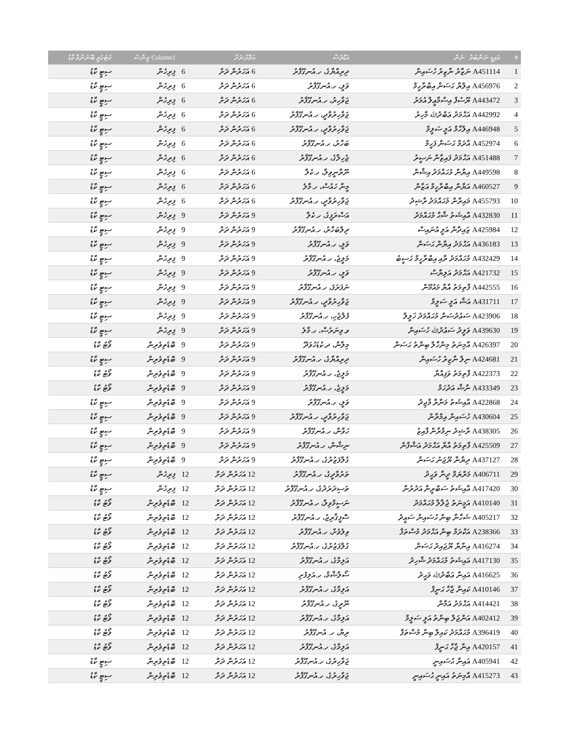| # | އައިޑީ ނަންބަރު ނަން | އެޑްރެސް | އަތޮޅު/ރަށް | | Column1 ޖިންސު | ކެޓަގަރީ ބޭނުންވާ ކާޑު |
| --- | --- | --- | --- | --- | --- | --- |
| 1 | A451114 ނަޒާރު ނާޒިރު ހުސައިން | ދިރިއްޔާގެ، ހ.އުނގޫފާރު | 6 އަހަރުން ދަށް | 6 | ފިރިހެން | ސިޓީ ކާޑު |
| 2 | A456976 އިލްޔާ ޙަސަން އިބްރާހީމް | ވަލީ، ހ.އުނގޫފާރު | 6 އަހަރުން ދަށް | 6 | ފިރިހެން | ސިޓީ ކާޑު |
| 3 | A443472 ޔޫސުފް އިސްމާޢީލް އުމަރު | ޖަވާހިރު، ހ.އުނގޫފާރު | 6 އަހަރުން ދަށް | 6 | ފިރިހެން | ސިޓީ ކާޑު |
| 4 | A442992 އަޙްމަދު ޢަބްދުﷲ މާހިރު | ޖަވާހިރުވާދީ، ހ.އުނގޫފާރު | 6 އަހަރުން ދަށް | 6 | ފިރިހެން | ސިޓީ ކާޑު |
| 5 | A446948 އިލްހާމް އަލީ ސަލީމް | ޖަވާހިރުވާދީ، ހ.އުނގޫފާރު | 6 އަހަރުން ދަށް | 6 | ފިރިހެން | ސިޓީ ކާޑު |
| 6 | A452974 އާދަމް ޙަސަން ފަހީމް | ބަހާރު، ހ.އުނގޫފާރު | 6 އަހަރުން ދަށް | 6 | ފިރިހެން | ސިޓީ ކާޑު |
| 7 | A451488 އަޙްމަދު ފައިޒާން ނަޞީރު | ޖެހިލާގެ، ހ.އުނގޫފާރު | 6 އަހަރުން ދަށް | 6 | ފިރިހެން | ސިޓީ ކާޑު |
| 8 | A449598 އިޔާން މުޙައްމަދު އިޝާން | ނޫރާނީވިލާ، ހ.ކެލާ | 6 އަހަރުން ދަށް | 6 | ފިރިހެން | ސިޓީ ކާޑު |
| 9 | A460527 އަޔާން އިބްރާހީމް އަޒާން | މީނާ ހައުސް، ހ.މާލެ | 6 އަހަރުން ދަށް | 6 | ފިރިހެން | ސިޓީ ކާޑު |
| 10 | A455793 މައިރާން މުޙައްމަދު ރާޝިދު | ޖަވާހިރުވާދީ، ހ.އުނގޫފާރު | 6 އަހަރުން ދަށް | 6 | ފިރިހެން | ސިޓީ ކާޑު |
| 11 | A432830 އާއިޝަތު ޝާޙާ މުޙައްމަދު | އަސްރަފީގެ، ހ.ކެލާ | 9 އަހަރުން ދަށް | 9 | ފިރިހެން | ސިޓީ ކާޑު |
| 12 | A425984 ޒައިދާން އަލީ އުނައިސް | ދިލްބަހާރު، ހ.އުނގޫފާރު | 9 އަހަރުން ދަށް | 9 | ފިރިހެން | ސިޓީ ކާޑު |
| 13 | A436183 އަޙްމަދު އިޔާން ޙަސަން | ވަލީ، ހ.އުނގޫފާރު | 9 އަހަރުން ދަށް | 9 | ފިރިހެން | ސިޓީ ކާޑު |
| 14 | A432429 މުޙައްމަދު ރާއި އިބްރާހީމް ޙަސީބު | މަލީޖެ، ހ.އުނގޫފާރު | 9 އަހަރުން ދަށް | 9 | ފިރިހެން | ސިޓީ ކާޑު |
| 15 | A421732 އަޙްމަދު އަލިޔާސް | ވަލީ، ހ.އުނގޫފާރު | 9 އަހަރުން ދަށް | 9 | ފިރިހެން | ސިޓީ ކާޑު |
| 16 | A442555 ފާތިމަތު އާޔާ މައުމޫން | ނަފަރަފަ، ހ.އުނގޫފާރު | 9 އަހަރުން ދަށް | 9 | ފިރިހެން | ސިޓީ ކާޑު |
| 17 | A431711 އަޝާ އަލީ ސަލީމް | ޖަވާހިރުވާދީ، ހ.އުނގޫފާރު | 9 އަހަރުން ދަށް | 9 | ފިރިހެން | ސިޓީ ކާޑު |
| 18 | A423906 ސަޢުދުސަން މުޙައްމަދު ޚަލީލް | ފުލްޖެހި، ހ.އުނގޫފާރު | 9 އަހަރުން ދަށް | 9 | ފިރިހެން | ސިޓީ ކާޑު |
| 19 | A439630 ވަލީދު ސަޢުދުﷲ ހުސައިން | ވ.ވިނަރެސް، ހ.މާލެ | 9 އަހަރުން ދަށް | 9 | ފިރިހެން | ސިޓީ ކާޑު |
| 20 | A426397 އާމިނަތު މިންހާލް ބިންތު ޙަސަން | މިލާން، ދ.ކުޑަހުވަދޫ | 9 އަހަރުން ދަށް | 9 | ބޮޑެތިވެރިން | ވޯޓު ކާޑު |
| 21 | A424681 ނިލް ނާޒިރު ހުސައިން | ދިރިއްޔާގެ، ހ.އުނގޫފާރު | 9 އަހަރުން ދަށް | 9 | ބޮޑެތިވެރިން | ސިޓީ ކާޑު |
| 22 | A422373 ފާތިމަތު ވަފިއްޔާ | މަލީޖެ، ހ.އުނގޫފާރު | 9 އަހަރުން ދަށް | 9 | ބޮޑެތިވެރިން | ވޯޓު ކާޑު |
| 23 | A433349 ނާޝާ އަދުހަމް | މަލީޖެ، ހ.އުނގޫފާރު | 9 އަހަރުން ދަށް | 9 | ބޮޑެތިވެރިން | ވޯޓު ކާޑު |
| 24 | A422868 އާއިޝަތު މަނާރާ މާޖިދު | ވަލީ، ހ.އުނގޫފާރު | 9 އަހަރުން ދަށް | 9 | ބޮޑެތިވެރިން | ސިޓީ ކާޑު |
| 25 | A430604 ހުސައިން އިމްރާން | ޖަވާހިރުވާދީ، ހ.އުނގޫފާރު | 9 އަހަރުން ދަށް | 9 | ބޮޑެތިވެރިން | ސިޓީ ކާޑު |
| 26 | A438305 ރާޝިދު ނިމްރާން ފާއިޒު | ހަވާން، ހ.އުނގޫފާރު | 9 އަހަރުން ދަށް | 9 | ބޮޑެތިވެރިން | ސިޓީ ކާޑު |
| 27 | A425509 ފާތިމަތު އާޔާ އަޙްމަދު އަޝްފާން | ނިޝާން، ހ.އުނގޫފާރު | 9 އަހަރުން ދަށް | 9 | ބޮޑެތިވެރިން | ސިޓީ ކާޑު |
| 28 | A437127 ދިޔާނާ ޔޫޖަނު ޙަސަން | ގުލްފަޒުރުގެ، ހ.އުނގޫފާރު | 9 އަހަރުން ދަށް | 9 | ބޮޑެތިވެރިން | ސިޓީ ކާޑު |
| 29 | A406711 މަރްޔަމް ދީނާ ވަޙީދު | ތަރުވާދީގެ، ހ.އުނގޫފާރު | 12 އަހަރުން ދަށް | 12 | ފިރިހެން | ސިޓީ ކާޑު |
| 30 | A417420 އާއިޝަތު ސަބްރީނާ އަދުރުނާ | ތަސިދަރަދުގެ، ހ.އުނގޫފާރު | 12 އަހަރުން ދަށް | 12 | ފިރިހެން | ސިޓީ ކާޑު |
| 31 | A410140 އަމީނަތު ޖުލާލާ މުޙައްމަދު | ނަސީމްވިލާ، ހ.އުނގޫފާރު | 12 އަހަރުން ދަށް | 12 | ބޮޑެތިވެރިން | ވޯޓު ކާޑު |
| 32 | A405217 ޝަހާނާ ބިން ހުސައިން ސަޢީދު | ސޮފީޤާރިޖު، ހ.އުނގޫފާރު | 12 އަހަރުން ދަށް | 12 | ބޮޑެތިވެރިން | ވޯޓު ކާޑު |
| 33 | A238366 އަކްރަމް ބިން އަޙްމަދު މުސްތަފާ | ވިލުވެށް، ހ.އުނގޫފާރު | 12 އަހަރުން ދަށް | 12 | ބޮޑެތިވެރިން | ވޯޓު ކާޑު |
| 34 | A416274 އިނާޔާ ޔޫޖައިދު ޙަސަން | ގުލްފަޒުރުގެ، ހ.އުނގޫފާރު | 12 އަހަރުން ދަށް | 12 | ބޮޑެތިވެރިން | ވޯޓު ކާޑު |
| 35 | A417130 އައިޝަތު މުޙައްމަދު ޝާހިދު | އަލިމާގެ، ހ.އުނގޫފާރު | 12 އަހަރުން ދަށް | 12 | ބޮޑެތިވެރިން | ވޯޓު ކާޑު |
| 36 | A416625 އައިނާ ޢަބްދުﷲ ވަޙީދު | ސޯލާޝާމް، ހ.އަލިފުށި | 12 އަހަރުން ދަށް | 12 | ބޮޑެތިވެރިން | ވޯޓު ކާޑު |
| 37 | A410146 ކައިނާ ޖާހާ ޙަނީފް | އަލިމާގެ، ހ.އުނގޫފާރު | 12 އަހަރުން ދަށް | 12 | ބޮޑެތިވެރިން | ވޯޓު ކާޑު |
| 38 | A414421 އަޙްމަދު އަމާން | ނޫރީގެ، ހ.އުނގޫފާރު | 12 އަހަރުން ދަށް | 12 | ބޮޑެތިވެރިން | ވޯޓު ކާޑު |
| 39 | A402412 އަންޖަލް ބިންތު އަލީ ސަލީމް | އަލިމާގެ، ހ.އުނގޫފާރު | 12 އަހަރުން ދަށް | 12 | ބޮޑެތިވެރިން | ވޯޓު ކާޑު |
| 40 | A396419 މުޙައްމަދު ކައިލް ބިން މުސްތަފާ | ރިޔާ، ހ. އުނގޫފާރު | 12 އަހަރުން ދަށް | 12 | ބޮޑެތިވެރިން | ވޯޓު ކާޑު |
| 41 | A420157 އިނާ ޖާހާ ޙަނީފް | އަލިމާގެ، ހ.އުނގޫފާރު | 12 އަހަރުން ދަށް | 12 | ބޮޑެތިވެރިން | ވޯޓު ކާޑު |
| 42 | A405941 އައިނާ ޙުސައިނީ | ޖަވާހިރުގެ، ހ.އުނގޫފާރު | 12 އަހަރުން ދަށް | 12 | ބޮޑެތިވެރިން | ސިޓީ ކާޑު |
| 43 | A415273 އާމިނަތު އައިނީ ޙުސައިނީ | ޖަވާހިރުގެ، ހ.އުނގޫފާރު | 12 އަހަރުން ދަށް | 12 | ބޮޑެތިވެރިން | ސިޓީ ކާޑު |